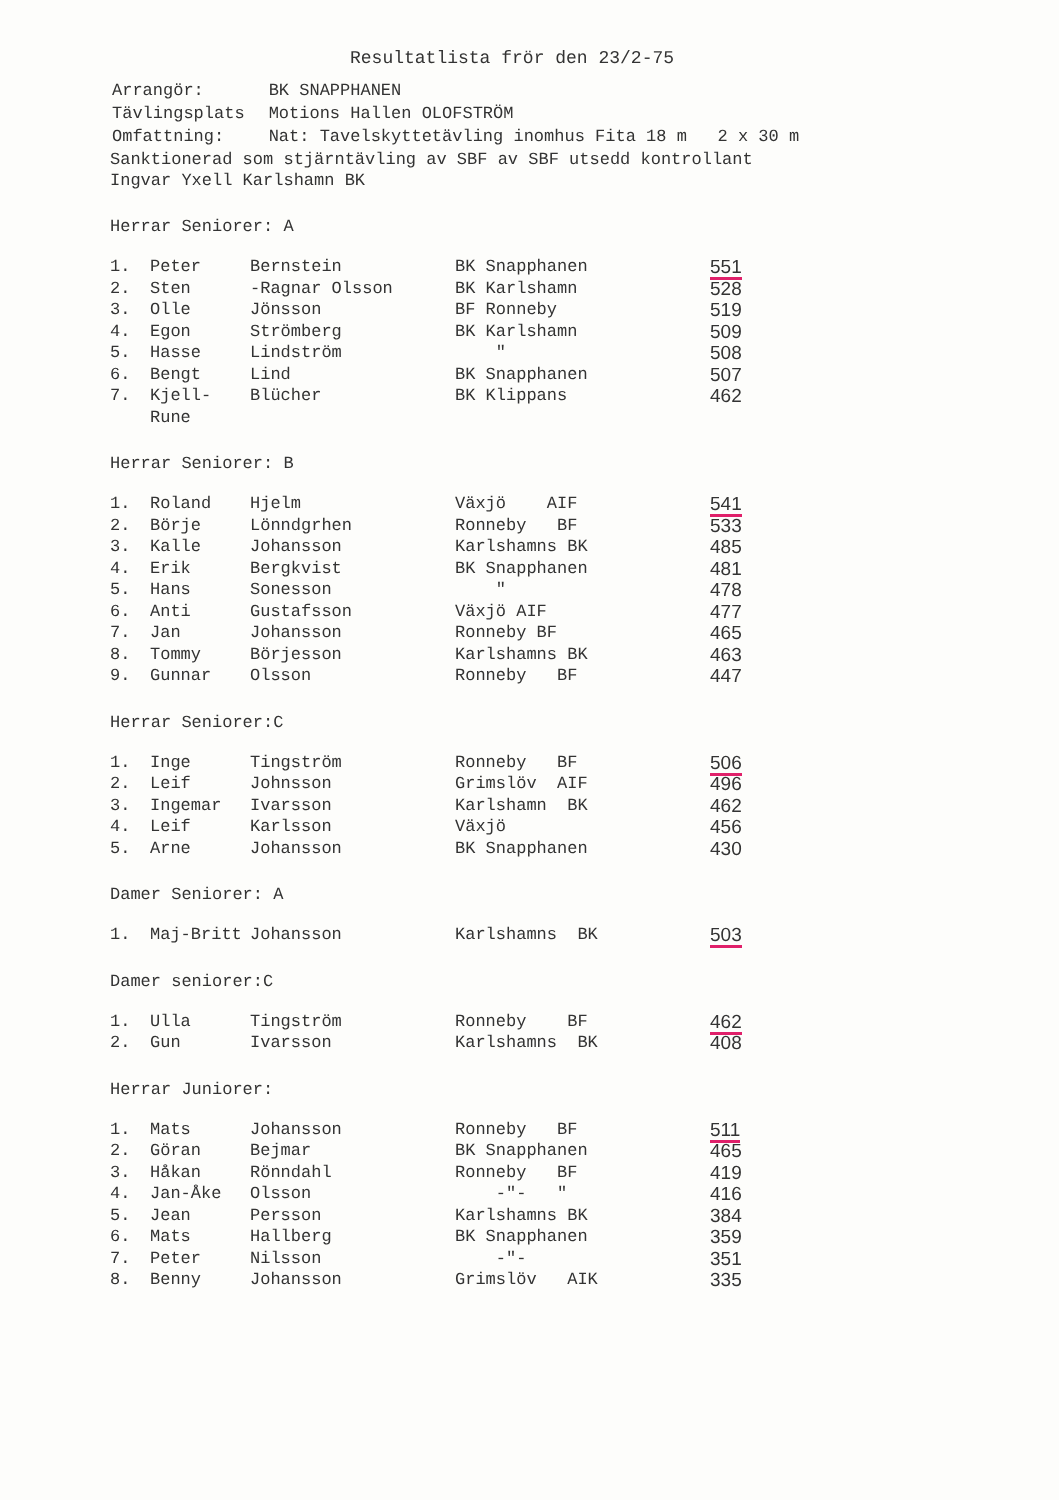Resultatlista frör den 23/2-75
| Arrangör: | BK SNAPPHANEN |
| Tävlingsplats | Motions Hallen OLOFSTRÖM |
| Omfattning: | Nat: Tavelskyttetävling inomhus Fita 18 m 2 x 30 m |
Sanktionerad som stjärntävling av SBF av SBF utsedd kontrollant
Ingvar Yxell Karlshamn BK
Herrar Seniorer: A
| 1. | Peter | Bernstein | BK Snapphanen | 551 |
| 2. | Sten | -Ragnar Olsson | BK Karlshamn | 528 |
| 3. | Olle | Jönsson | BF Ronneby | 519 |
| 4. | Egon | Strömberg | BK Karlshamn | 509 |
| 5. | Hasse | Lindström | " | 508 |
| 6. | Bengt | Lind | BK Snapphanen | 507 |
| 7. | Kjell-Rune | Blücher | BK Klippans | 462 |
Herrar Seniorer: B
| 1. | Roland | Hjelm | Växjö AIF | 541 |
| 2. | Börje | Lönndgrhen | Ronneby BF | 533 |
| 3. | Kalle | Johansson | Karlshamns BK | 485 |
| 4. | Erik | Bergkvist | BK Snapphanen | 481 |
| 5. | Hans | Sonesson | " | 478 |
| 6. | Anti | Gustafsson | Växjö AIF | 477 |
| 7. | Jan | Johansson | Ronneby BF | 465 |
| 8. | Tommy | Börjesson | Karlshamns BK | 463 |
| 9. | Gunnar | Olsson | Ronneby BF | 447 |
Herrar Seniorer:C
| 1. | Inge | Tingström | Ronneby BF | 506 |
| 2. | Leif | Johnsson | Grimslöv AIF | 496 |
| 3. | Ingemar | Ivarsson | Karlshamn BK | 462 |
| 4. | Leif | Karlsson | Växjö | 456 |
| 5. | Arne | Johansson | BK Snapphanen | 430 |
Damer Seniorer: A
| 1. | Maj-Britt | Johansson | Karlshamns BK | 503 |
Damer seniorer:C
| 1. | Ulla | Tingström | Ronneby BF | 462 |
| 2. | Gun | Ivarsson | Karlshamns BK | 408 |
Herrar Juniorer:
| 1. | Mats | Johansson | Ronneby BF | 511 |
| 2. | Göran | Bejmar | BK Snapphanen | 465 |
| 3. | Håkan | Rönndahl | Ronneby BF | 419 |
| 4. | Jan-Åke | Olsson | -"- " | 416 |
| 5. | Jean | Persson | Karlshamns BK | 384 |
| 6. | Mats | Hallberg | BK Snapphanen | 359 |
| 7. | Peter | Nilsson | -"- | 351 |
| 8. | Benny | Johansson | Grimslöv AIK | 335 |